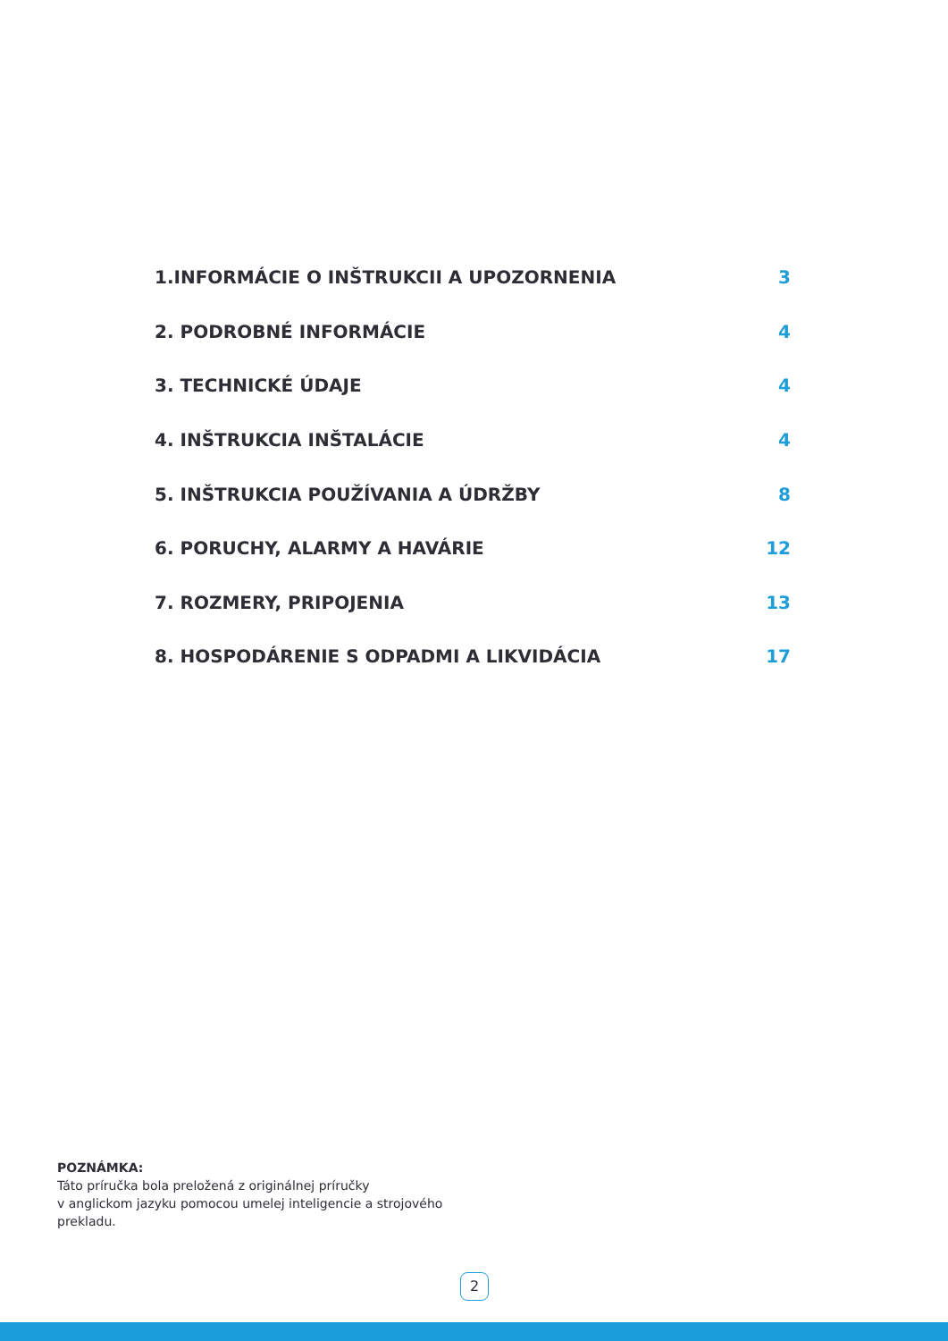1.INFORMÁCIE O INŠTRUKCII A UPOZORNENIA 3
2. PODROBNÉ INFORMÁCIE 4
3. TECHNICKÉ ÚDAJE 4
4. INŠTRUKCIA INŠTALÁCIE 4
5. INŠTRUKCIA POUŽÍVANIA A ÚDRŽBY 8
6. PORUCHY, ALARMY A HAVÁRIE 12
7. ROZMERY, PRIPOJENIA 13
8. HOSPODÁRENIE S ODPADMI A LIKVIDÁCIA 17
POZNÁMKA:
Táto príručka bola preložená z originálnej príručky
v anglickom jazyku pomocou umelej inteligencie a strojového
prekladu.
2